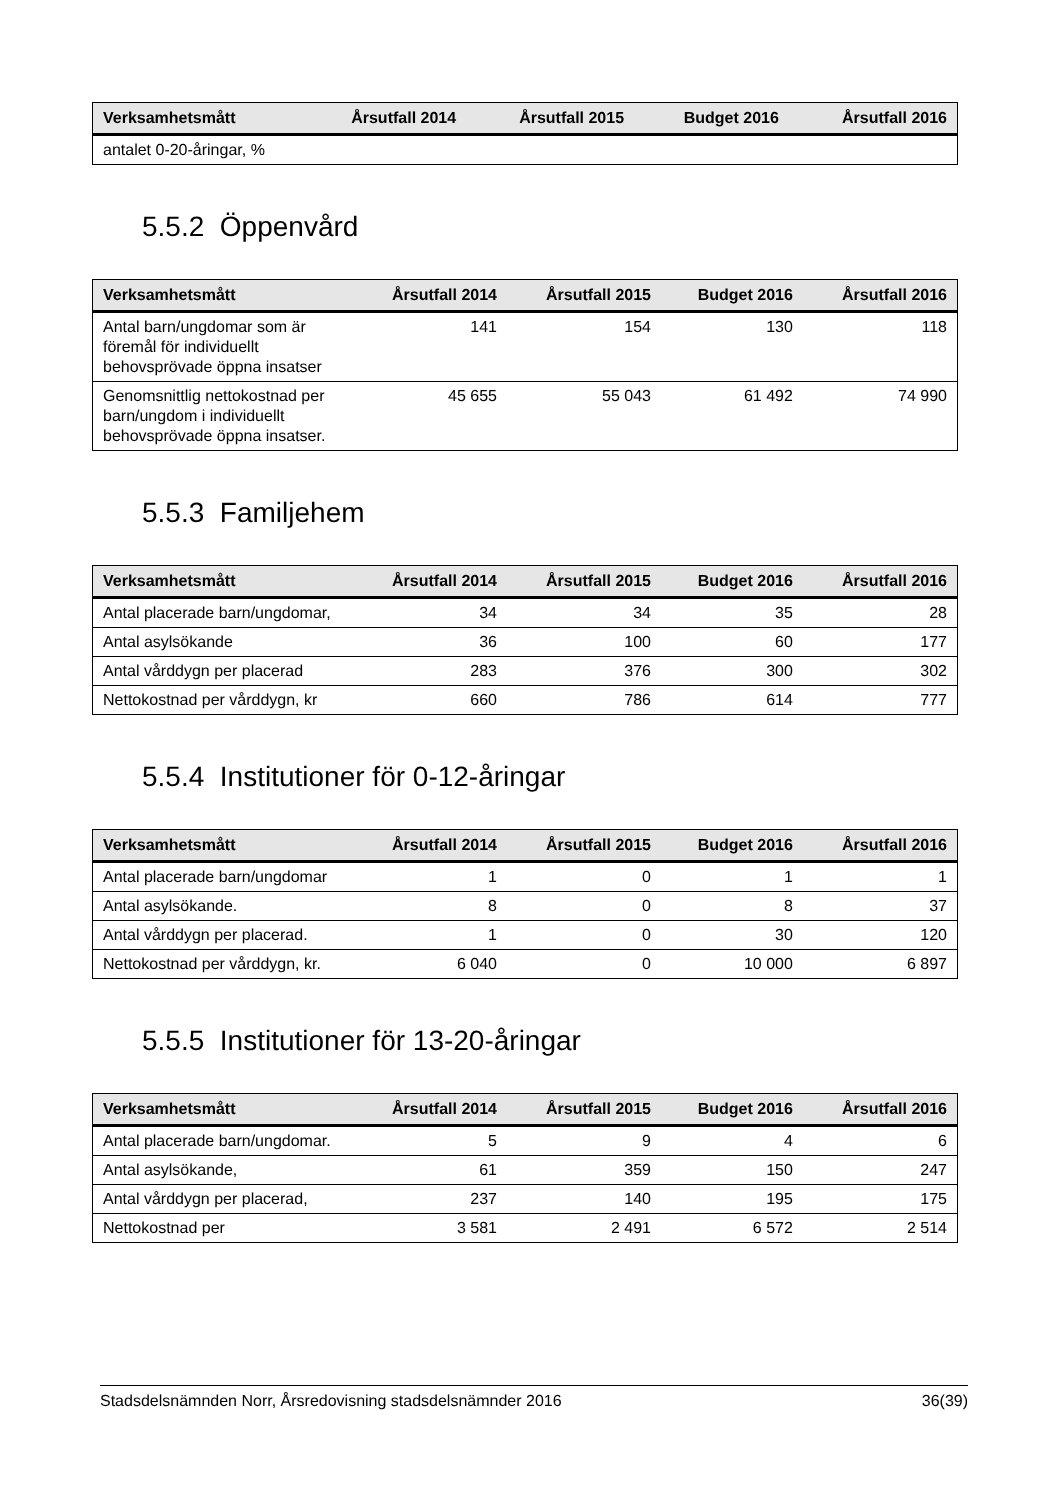| Verksamhetsmått | Årsutfall 2014 | Årsutfall 2015 | Budget 2016 | Årsutfall 2016 |
| --- | --- | --- | --- | --- |
| antalet 0-20-åringar, % | | | | |
5.5.2 Öppenvård
| Verksamhetsmått | Årsutfall 2014 | Årsutfall 2015 | Budget 2016 | Årsutfall 2016 |
| --- | --- | --- | --- | --- |
| Antal barn/ungdomar som är föremål för individuellt behovsprövade öppna insatser | 141 | 154 | 130 | 118 |
| Genomsnittlig nettokostnad per barn/ungdom i individuellt behovsprövade öppna insatser. | 45 655 | 55 043 | 61 492 | 74 990 |
5.5.3 Familjehem
| Verksamhetsmått | Årsutfall 2014 | Årsutfall 2015 | Budget 2016 | Årsutfall 2016 |
| --- | --- | --- | --- | --- |
| Antal placerade barn/ungdomar, | 34 | 34 | 35 | 28 |
| Antal asylsökande | 36 | 100 | 60 | 177 |
| Antal vårddygn per placerad | 283 | 376 | 300 | 302 |
| Nettokostnad per vårddygn, kr | 660 | 786 | 614 | 777 |
5.5.4 Institutioner för 0-12-åringar
| Verksamhetsmått | Årsutfall 2014 | Årsutfall 2015 | Budget 2016 | Årsutfall 2016 |
| --- | --- | --- | --- | --- |
| Antal placerade barn/ungdomar | 1 | 0 | 1 | 1 |
| Antal asylsökande. | 8 | 0 | 8 | 37 |
| Antal vårddygn per placerad. | 1 | 0 | 30 | 120 |
| Nettokostnad per vårddygn, kr. | 6 040 | 0 | 10 000 | 6 897 |
5.5.5 Institutioner för 13-20-åringar
| Verksamhetsmått | Årsutfall 2014 | Årsutfall 2015 | Budget 2016 | Årsutfall 2016 |
| --- | --- | --- | --- | --- |
| Antal placerade barn/ungdomar. | 5 | 9 | 4 | 6 |
| Antal asylsökande, | 61 | 359 | 150 | 247 |
| Antal vårddygn per placerad, | 237 | 140 | 195 | 175 |
| Nettokostnad per | 3 581 | 2 491 | 6 572 | 2 514 |
Stadsdelsnämnden Norr, Årsredovisning stadsdelsnämnder 2016 36(39)